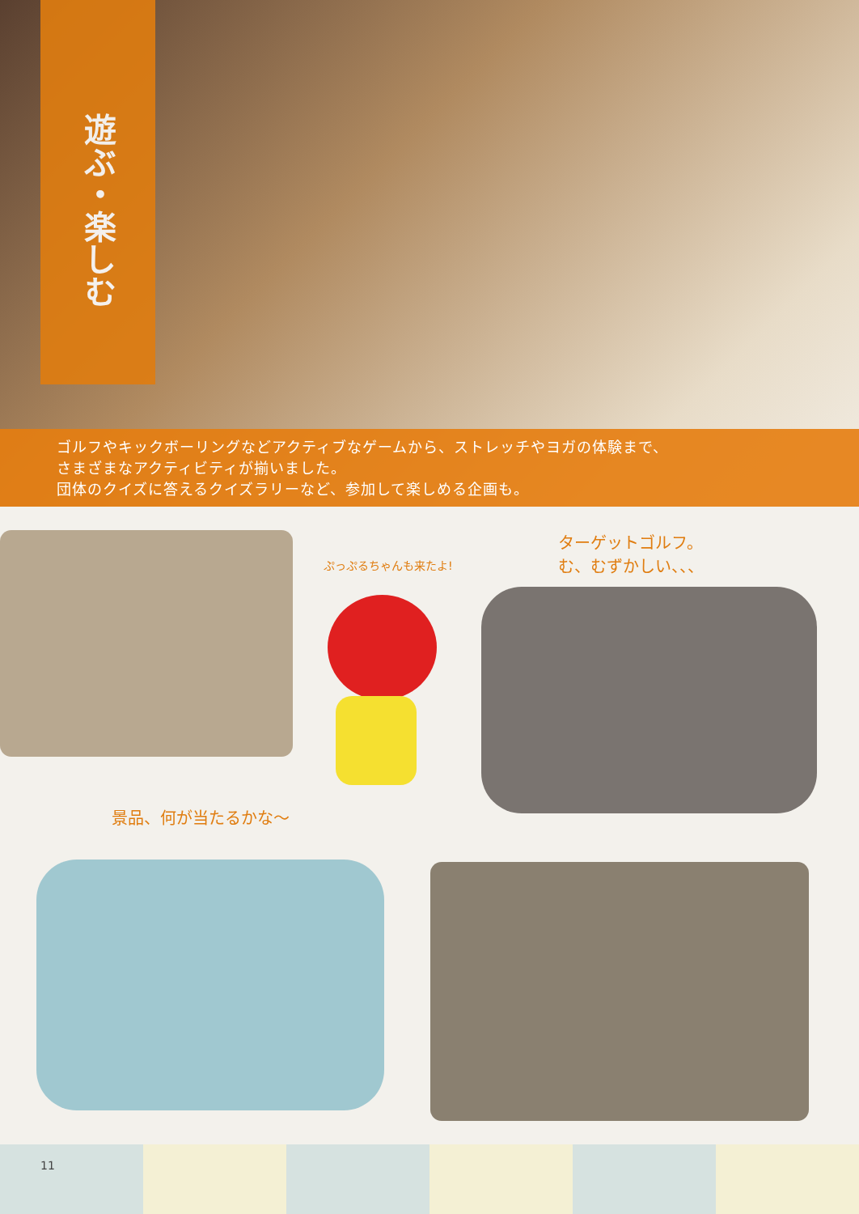遊ぶ・楽しむ
ゴルフやキックボーリングなどアクティブなゲームから、ストレッチやヨガの体験まで、
さまざまなアクティビティが揃いました。
団体のクイズに答えるクイズラリーなど、参加して楽しめる企画も。
ぷっぷるちゃんも来たよ!
ターゲットゴルフ。
む、むずかしい、、、
景品、何が当たるかな〜
11